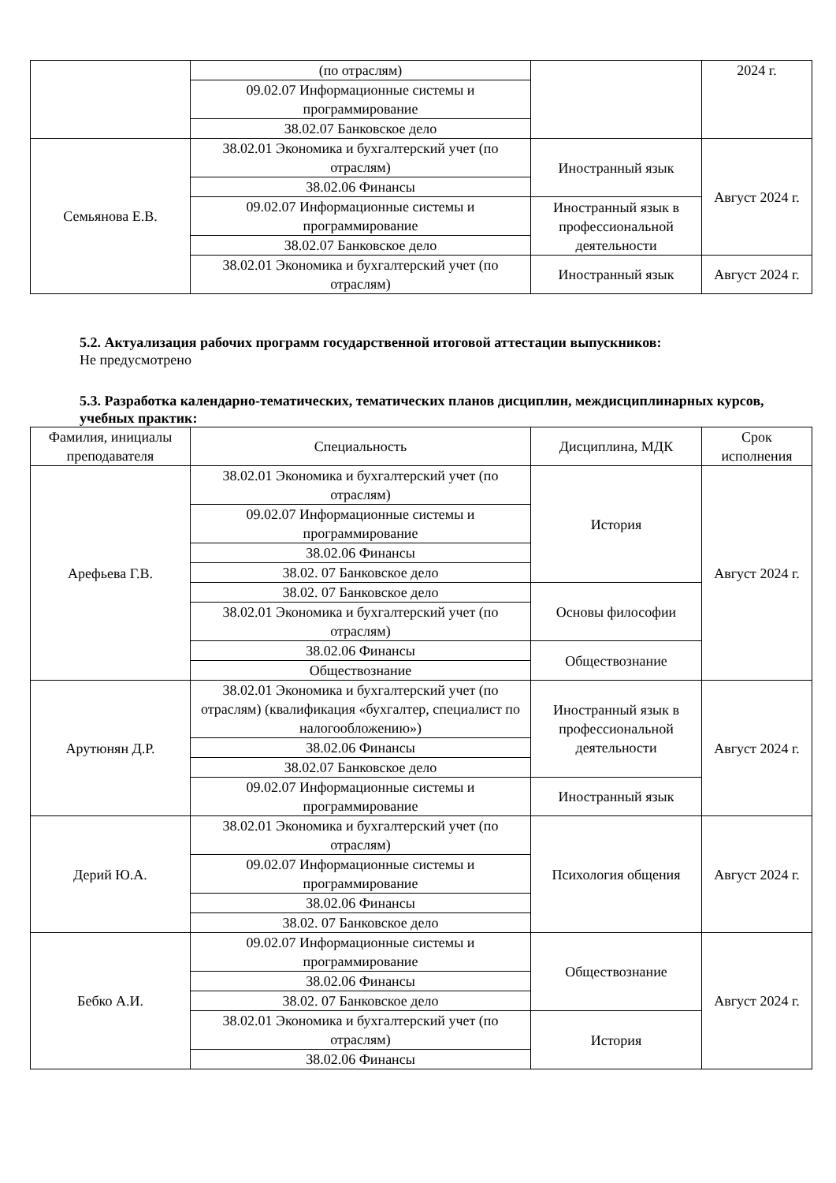| | (по отраслям) | | 2024 г. |
| | 09.02.07 Информационные системы и программирование | | |
| | 38.02.07 Банковское дело | | |
| Семьянова Е.В. | 38.02.01 Экономика и бухгалтерский учет (по отраслям) | Иностранный язык | Август 2024 г. |
| | 38.02.06 Финансы | | |
| | 09.02.07 Информационные системы и программирование | Иностранный язык в профессиональной деятельности | |
| | 38.02.07 Банковское дело | | |
| | 38.02.01 Экономика и бухгалтерский учет (по отраслям) | Иностранный язык | Август 2024 г. |
5.2. Актуализация рабочих программ государственной итоговой аттестации выпускников:
Не предусмотрено
5.3. Разработка календарно-тематических, тематических планов дисциплин, междисциплинарных курсов, учебных практик:
| Фамилия, инициалы преподавателя | Специальность | Дисциплина, МДК | Срок исполнения |
| --- | --- | --- | --- |
| Арефьева Г.В. | 38.02.01 Экономика и бухгалтерский учет (по отраслям) | История | Август 2024 г. |
| | 09.02.07 Информационные системы и программирование | | |
| | 38.02.06 Финансы | | |
| | 38.02. 07 Банковское дело | | |
| | 38.02. 07 Банковское дело | Основы философии | |
| | 38.02.01 Экономика и бухгалтерский учет (по отраслям) | | |
| | 38.02.06 Финансы | Обществознание | |
| | Обществознание | | |
| Арутюнян Д.Р. | 38.02.01 Экономика и бухгалтерский учет (по отраслям) (квалификация «бухгалтер, специалист по налогообложению») | Иностранный язык в профессиональной деятельности | Август 2024 г. |
| | 38.02.06 Финансы | | |
| | 38.02.07 Банковское дело | | |
| | 09.02.07 Информационные системы и программирование | Иностранный язык | |
| Дерий Ю.А. | 38.02.01 Экономика и бухгалтерский учет (по отраслям) | Психология общения | Август 2024 г. |
| | 09.02.07 Информационные системы и программирование | | |
| | 38.02.06 Финансы | | |
| | 38.02. 07 Банковское дело | | |
| Бебко А.И. | 09.02.07 Информационные системы и программирование | Обществознание | Август 2024 г. |
| | 38.02.06 Финансы | | |
| | 38.02. 07 Банковское дело | | |
| | 38.02.01 Экономика и бухгалтерский учет (по отраслям) | История | |
| | 38.02.06 Финансы | | |